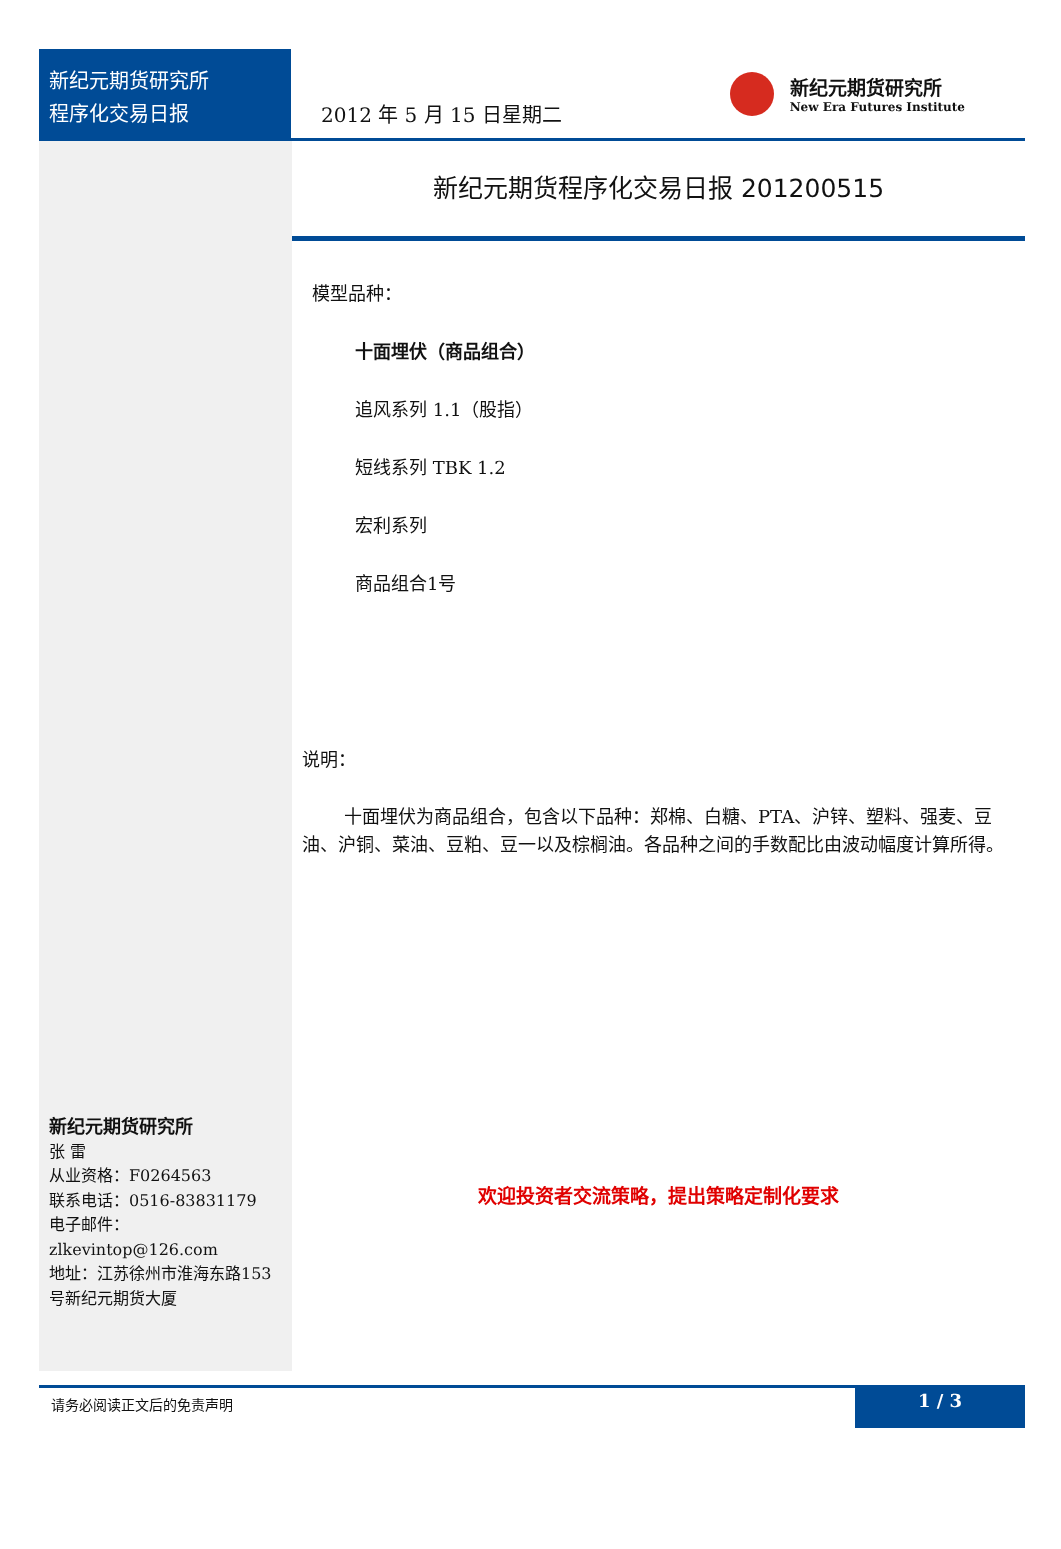新纪元期货研究所
程序化交易日报
2012 年 5 月 15 日星期二
新纪元期货研究所
New Era Futures Institute
新纪元期货研究所
张 雷
从业资格：F0264563
联系电话：0516-83831179
电子邮件：
zlkevintop@126.com
地址：江苏徐州市淮海东路153号新纪元期货大厦
新纪元期货程序化交易日报 201200515
模型品种：
十面埋伏（商品组合）
追风系列 1.1（股指）
短线系列 TBK 1.2
宏利系列
商品组合1号
说明：
十面埋伏为商品组合，包含以下品种：郑棉、白糖、PTA、沪锌、塑料、强麦、豆油、沪铜、菜油、豆粕、豆一以及棕榈油。各品种之间的手数配比由波动幅度计算所得。
欢迎投资者交流策略，提出策略定制化要求
请务必阅读正文后的免责声明
1 / 3